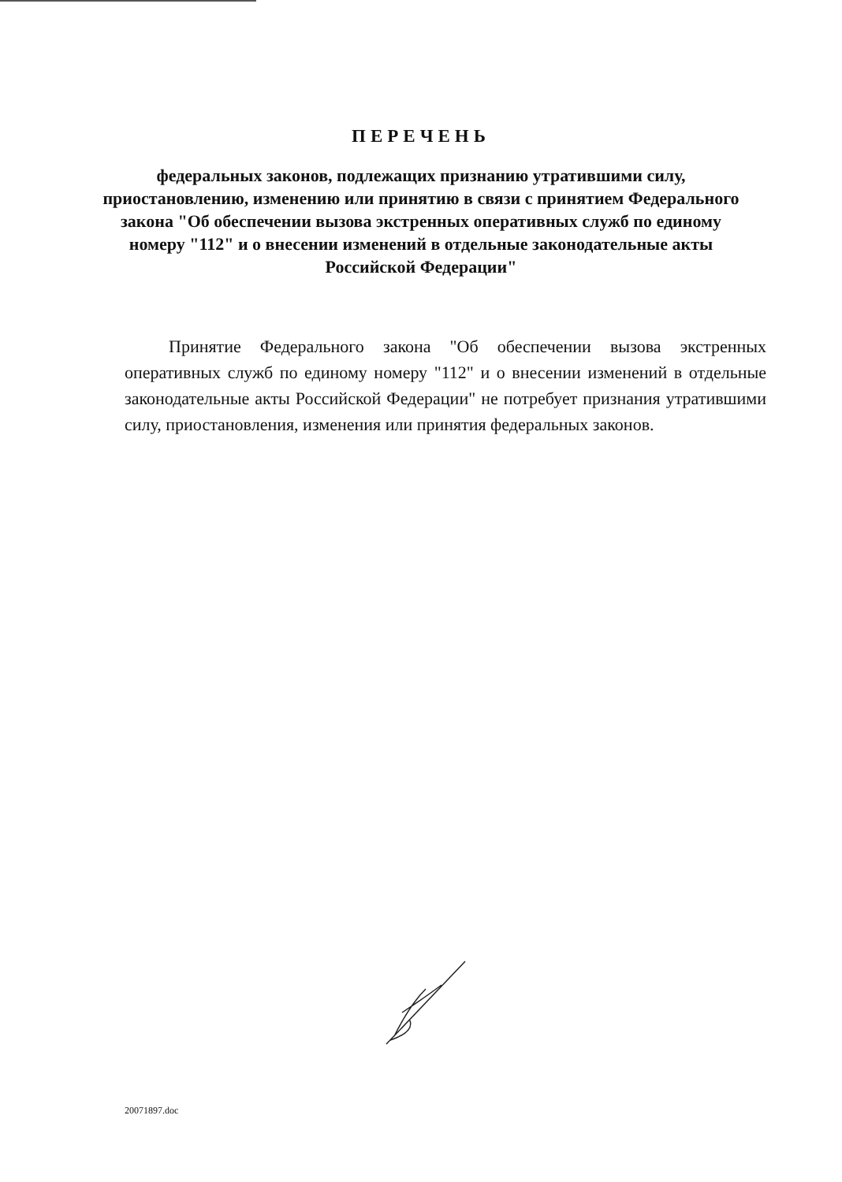ПЕРЕЧЕНЬ
федеральных законов, подлежащих признанию утратившими силу, приостановлению, изменению или принятию в связи с принятием Федерального закона "Об обеспечении вызова экстренных оперативных служб по единому номеру "112" и о внесении изменений в отдельные законодательные акты Российской Федерации"
Принятие Федерального закона "Об обеспечении вызова экстренных оперативных служб по единому номеру "112" и о внесении изменений в отдельные законодательные акты Российской Федерации" не потребует признания утратившими силу, приостановления, изменения или принятия федеральных законов.
20071897.doc